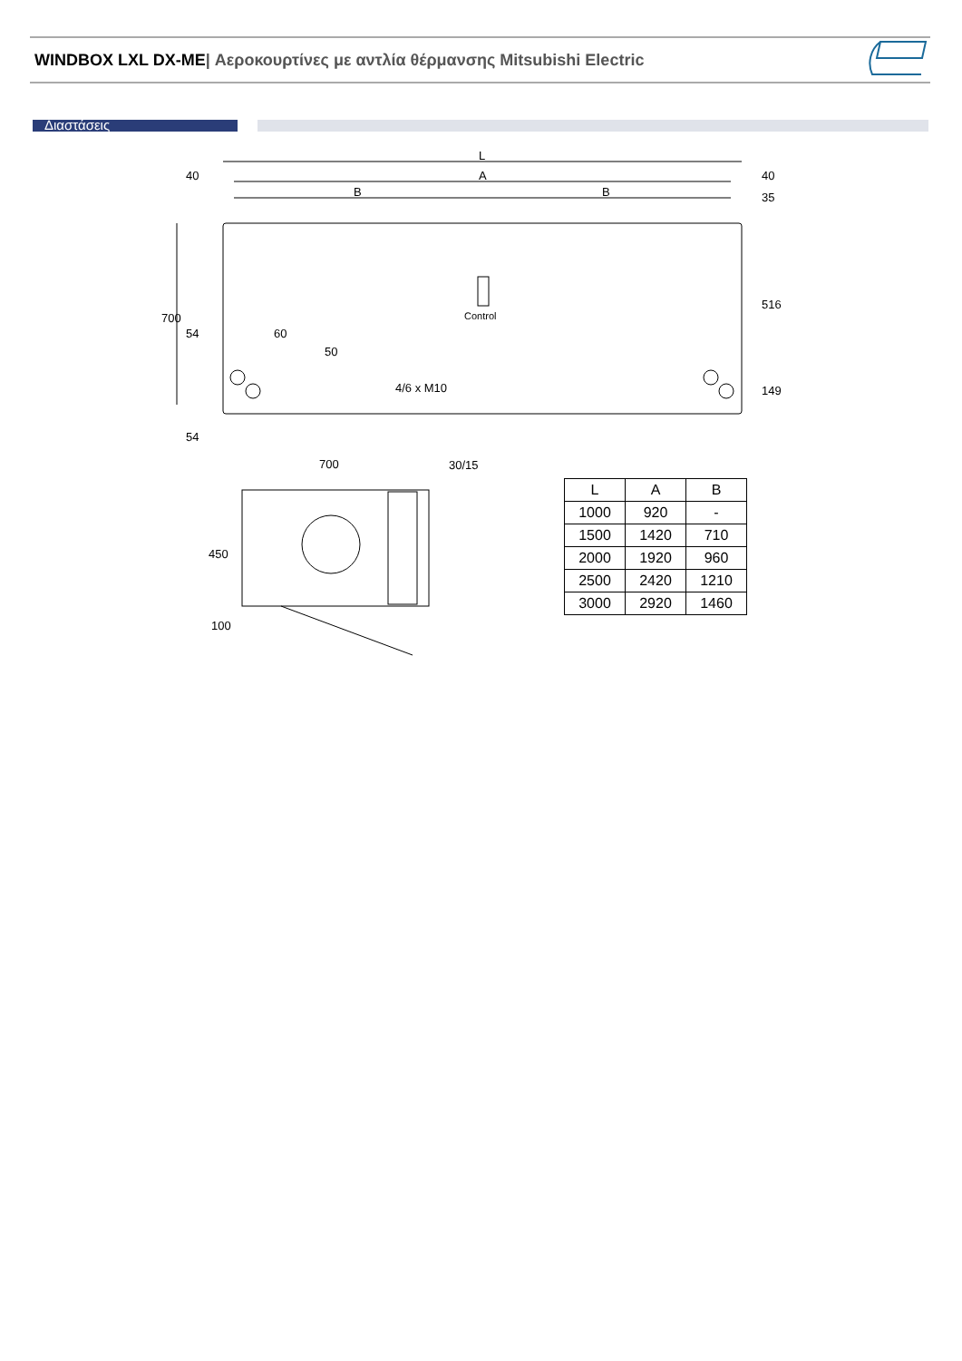WINDBOX LXL DX-ME| Αεροκουρτίνες με αντλία θέρμανσης Mitsubishi Electric
Διαστάσεις
L A B B 40 40 54 60 Control 4/6 x M10 700 30/15 100 700 35 516 149 50 54 450
| L | A | B |
| --- | --- | --- |
| 1000 | 920 | - |
| 1500 | 1420 | 710 |
| 2000 | 1920 | 960 |
| 2500 | 2420 | 1210 |
| 3000 | 2920 | 1460 |